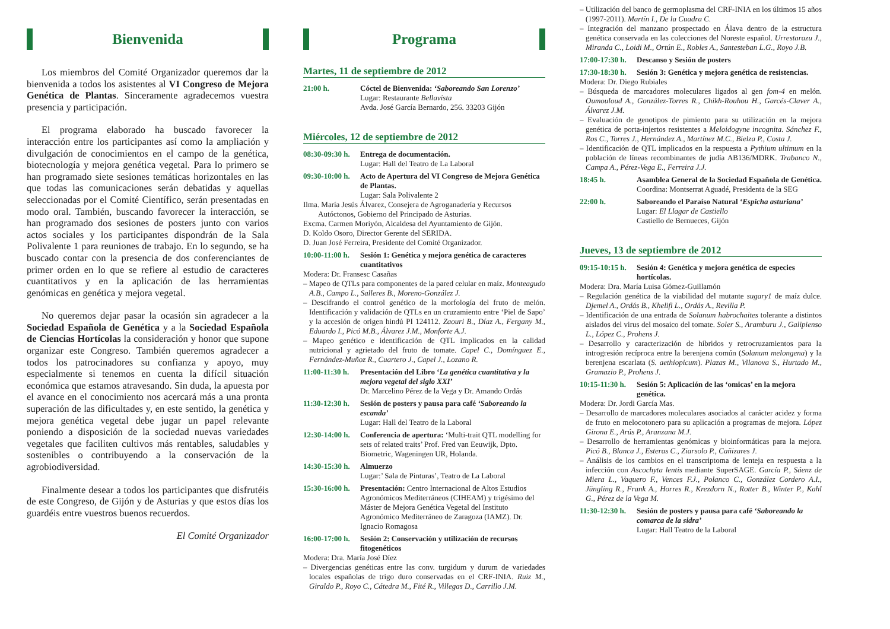Bienvenida
Los miembros del Comité Organizador queremos dar la bienvenida a todos los asistentes al VI Congreso de Mejora Genética de Plantas. Sinceramente agradecemos vuestra presencia y participación.
El programa elaborado ha buscado favorecer la interacción entre los participantes así como la ampliación y divulgación de conocimientos en el campo de la genética, biotecnología y mejora genética vegetal. Para lo primero se han programado siete sesiones temáticas horizontales en las que todas las comunicaciones serán debatidas y aquellas seleccionadas por el Comité Científico, serán presentadas en modo oral. También, buscando favorecer la interacción, se han programado dos sesiones de posters junto con varios actos sociales y los participantes dispondrán de la Sala Polivalente 1 para reuniones de trabajo. En lo segundo, se ha buscado contar con la presencia de dos conferenciantes de primer orden en lo que se refiere al estudio de caracteres cuantitativos y en la aplicación de las herramientas genómicas en genética y mejora vegetal.
No queremos dejar pasar la ocasión sin agradecer a la Sociedad Española de Genética y a la Sociedad Española de Ciencias Hortícolas la consideración y honor que supone organizar este Congreso. También queremos agradecer a todos los patrocinadores su confianza y apoyo, muy especialmente si tenemos en cuenta la difícil situación económica que estamos atravesando. Sin duda, la apuesta por el avance en el conocimiento nos acercará más a una pronta superación de las dificultades y, en este sentido, la genética y mejora genética vegetal debe jugar un papel relevante poniendo a disposición de la sociedad nuevas variedades vegetales que faciliten cultivos más rentables, saludables y sostenibles o contribuyendo a la conservación de la agrobiodiversidad.
Finalmente desear a todos los participantes que disfrutéis de este Congreso, de Gijón y de Asturias y que estos días los guardéis entre vuestros buenos recuerdos.
El Comité Organizador
Programa
Martes, 11 de septiembre de 2012
21:00 h. Cóctel de Bienvenida: ‘Saboreando San Lorenzo’
Lugar: Restaurante Bellavista
Avda. José García Bernardo, 256. 33203 Gijón
Miércoles, 12 de septiembre de 2012
08:30-09:30 h.
Entrega de documentación.
Lugar: Hall del Teatro de La Laboral
09:30-10:00 h.
Acto de Apertura del VI Congreso de Mejora Genética de Plantas.
Lugar: Sala Polivalente 2
Ilma. María Jesús Álvarez, Consejera de Agroganadería y Recursos Autóctonos, Gobierno del Principado de Asturias.
Excma. Carmen Moriyón, Alcaldesa del Ayuntamiento de Gijón.
D. Koldo Osoro, Director Gerente del SERIDA.
D. Juan José Ferreira, Presidente del Comité Organizador.
10:00-11:00 h.
Sesión 1: Genética y mejora genética de caracteres cuantitativos
Modera: Dr. Fransesc Casañas
– Mapeo de QTLs para componentes de la pared celular en maíz. Monteagudo A.B., Campo L., Salleres B., Moreno-González J.
– Descifrando el control genético de la morfología del fruto de melón. Identificación y validación de QTLs en un cruzamiento entre ‘Piel de Sapo’ y la accesión de origen hindú PI 124112. Zaouri B., Díaz A., Fergany M., Eduardo I., Picó M.B., Álvarez J.M., Monforte A.J.
– Mapeo genético e identificación de QTL implicados en la calidad nutricional y agrietado del fruto de tomate. Capel C., Domínguez E., Fernández-Muñoz R., Cuartero J., Capel J., Lozano R.
11:00-11:30 h.
Presentación del Libro ‘La genética cuantitativa y la mejora vegetal del siglo XXI’
Dr. Marcelino Pérez de la Vega y Dr. Amando Ordás
11:30-12:30 h.
Sesión de posters y pausa para café ‘Saboreando la escanda’
Lugar: Hall del Teatro de la Laboral
12:30-14:00 h.
Conferencia de apertura: ‘Multi-trait QTL modelling for sets of related traits’ Prof. Fred van Eeuwijk, Dpto. Biometric, Wageningen UR, Holanda.
14:30-15:30 h.
Almuerzo
Lugar:’ Sala de Pinturas’, Teatro de La Laboral
15:30-16:00 h.
Presentación: Centro Internacional de Altos Estudios Agronómicos Mediterráneos (CIHEAM) y trigésimo del Máster de Mejora Genética Vegetal del Instituto Agronómico Mediterráneo de Zaragoza (IAMZ). Dr. Ignacio Romagosa
16:00-17:00 h.
Sesión 2: Conservación y utilización de recursos fitogenéticos
Modera: Dra. María José Díez
– Divergencias genéticas entre las conv. turgidum y durum de variedades locales españolas de trigo duro conservadas en el CRF-INIA. Ruiz M., Giraldo P., Royo C., Cátedra M., Fité R., Villegas D., Carrillo J.M.
– Utilización del banco de germoplasma del CRF-INIA en los últimos 15 años (1997-2011). Martín I., De la Cuadra C.
– Integración del manzano prospectado en Álava dentro de la estructura genética conservada en las colecciones del Noreste español. Urrestarazu J., Miranda C., Loidi M., Ortún E., Robles A., Santesteban L.G., Royo J.B.
17:00-17:30 h.
Descanso y Sesión de posters
17:30-18:30 h.
Sesión 3: Genética y mejora genética de resistencias.
Modera: Dr. Diego Rubiales
– Búsqueda de marcadores moleculares ligados al gen fom-4 en melón. Oumouloud A., González-Torres R., Chikh-Rouhou H., Garcés-Claver A., Álvarez J.M.
– Evaluación de genotipos de pimiento para su utilización en la mejora genética de porta-injertos resistentes a Meloidogyne incognita. Sánchez F., Ros C., Torres J., Hernández A., Martínez M.C., Bielza P., Costa J.
– Identificación de QTL implicados en la respuesta a Pythium ultimum en la población de líneas recombinantes de judía AB136/MDRK. Trabanco N., Campa A., Pérez-Vega E., Ferreira J.J.
18:45 h. Asamblea General de la Sociedad Española de Genética.
Coordina: Montserrat Aguadé, Presidenta de la SEG
22:00 h. Saboreando el Paraíso Natural ‘Espicha asturiana’
Lugar: El Llagar de Castiello
Castiello de Bernueces, Gijón
Jueves, 13 de septiembre de 2012
09:15-10:15 h.
Sesión 4: Genética y mejora genética de especies hortícolas.
Modera: Dra. María Luisa Gómez-Guillamón
– Regulación genética de la viabilidad del mutante sugary1 de maíz dulce. Djemel A., Ordás B., Khelifi L., Ordás A., Revilla P.
– Identificación de una entrada de Solanum habrochaites tolerante a distintos aislados del virus del mosaico del tomate. Soler S., Aramburu J., Galipienso L., López C., Prohens J.
– Desarrollo y caracterización de híbridos y retrocruzamientos para la introgresión recíproca entre la berenjena común (Solanum melongena) y la berenjena escarlata (S. aethiopicum). Plazas M., Vilanova S., Hurtado M., Gramazio P., Prohens J.
10:15-11:30 h.
Sesión 5: Aplicación de las ‘omicas’ en la mejora genética.
Modera: Dr. Jordi García Mas.
– Desarrollo de marcadores moleculares asociados al carácter acidez y forma de fruto en melocotonero para su aplicación a programas de mejora. López Girona E., Arús P., Aranzana M.J.
– Desarrollo de herramientas genómicas y bioinformáticas para la mejora. Picó B., Blanca J., Esteras C., Ziarsolo P., Cañizares J.
– Análisis de los cambios en el transcriptoma de lenteja en respuesta a la infección con Ascochyta lentis mediante SuperSAGE. García P., Sáenz de Miera L., Vaquero F., Vences F.J., Polanco C., González Cordero A.I., Jüngling R., Frank A., Horres R., Krezdorn N., Rotter B., Winter P., Kahl G., Pérez de la Vega M.
11:30-12:30 h.
Sesión de posters y pausa para café ‘Saboreando la comarca de la sidra’
Lugar: Hall Teatro de la Laboral